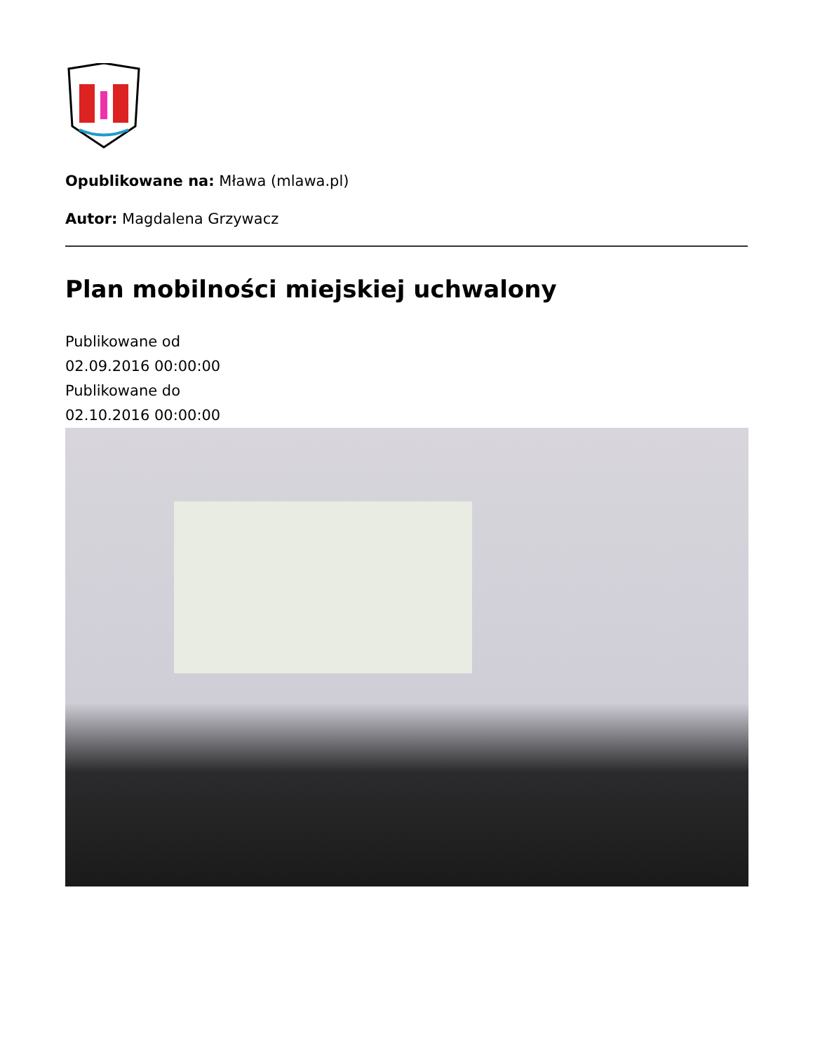Opublikowane na: Mława (mlawa.pl)
Autor: Magdalena Grzywacz
Plan mobilności miejskiej uchwalony
Publikowane od
02.09.2016 00:00:00
Publikowane do
02.10.2016 00:00:00